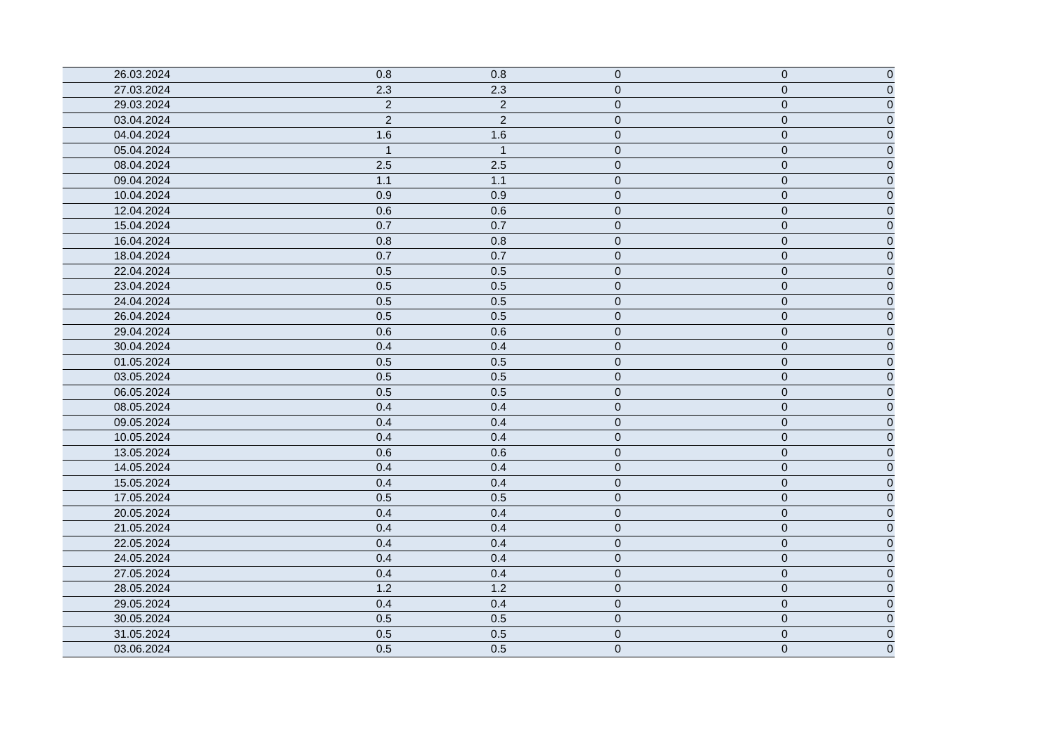| 26.03.2024 | 0.8 | 0.8 | 0 | 0 | 0 |
| 27.03.2024 | 2.3 | 2.3 | 0 | 0 | 0 |
| 29.03.2024 | 2 | 2 | 0 | 0 | 0 |
| 03.04.2024 | 2 | 2 | 0 | 0 | 0 |
| 04.04.2024 | 1.6 | 1.6 | 0 | 0 | 0 |
| 05.04.2024 | 1 | 1 | 0 | 0 | 0 |
| 08.04.2024 | 2.5 | 2.5 | 0 | 0 | 0 |
| 09.04.2024 | 1.1 | 1.1 | 0 | 0 | 0 |
| 10.04.2024 | 0.9 | 0.9 | 0 | 0 | 0 |
| 12.04.2024 | 0.6 | 0.6 | 0 | 0 | 0 |
| 15.04.2024 | 0.7 | 0.7 | 0 | 0 | 0 |
| 16.04.2024 | 0.8 | 0.8 | 0 | 0 | 0 |
| 18.04.2024 | 0.7 | 0.7 | 0 | 0 | 0 |
| 22.04.2024 | 0.5 | 0.5 | 0 | 0 | 0 |
| 23.04.2024 | 0.5 | 0.5 | 0 | 0 | 0 |
| 24.04.2024 | 0.5 | 0.5 | 0 | 0 | 0 |
| 26.04.2024 | 0.5 | 0.5 | 0 | 0 | 0 |
| 29.04.2024 | 0.6 | 0.6 | 0 | 0 | 0 |
| 30.04.2024 | 0.4 | 0.4 | 0 | 0 | 0 |
| 01.05.2024 | 0.5 | 0.5 | 0 | 0 | 0 |
| 03.05.2024 | 0.5 | 0.5 | 0 | 0 | 0 |
| 06.05.2024 | 0.5 | 0.5 | 0 | 0 | 0 |
| 08.05.2024 | 0.4 | 0.4 | 0 | 0 | 0 |
| 09.05.2024 | 0.4 | 0.4 | 0 | 0 | 0 |
| 10.05.2024 | 0.4 | 0.4 | 0 | 0 | 0 |
| 13.05.2024 | 0.6 | 0.6 | 0 | 0 | 0 |
| 14.05.2024 | 0.4 | 0.4 | 0 | 0 | 0 |
| 15.05.2024 | 0.4 | 0.4 | 0 | 0 | 0 |
| 17.05.2024 | 0.5 | 0.5 | 0 | 0 | 0 |
| 20.05.2024 | 0.4 | 0.4 | 0 | 0 | 0 |
| 21.05.2024 | 0.4 | 0.4 | 0 | 0 | 0 |
| 22.05.2024 | 0.4 | 0.4 | 0 | 0 | 0 |
| 24.05.2024 | 0.4 | 0.4 | 0 | 0 | 0 |
| 27.05.2024 | 0.4 | 0.4 | 0 | 0 | 0 |
| 28.05.2024 | 1.2 | 1.2 | 0 | 0 | 0 |
| 29.05.2024 | 0.4 | 0.4 | 0 | 0 | 0 |
| 30.05.2024 | 0.5 | 0.5 | 0 | 0 | 0 |
| 31.05.2024 | 0.5 | 0.5 | 0 | 0 | 0 |
| 03.06.2024 | 0.5 | 0.5 | 0 | 0 | 0 |